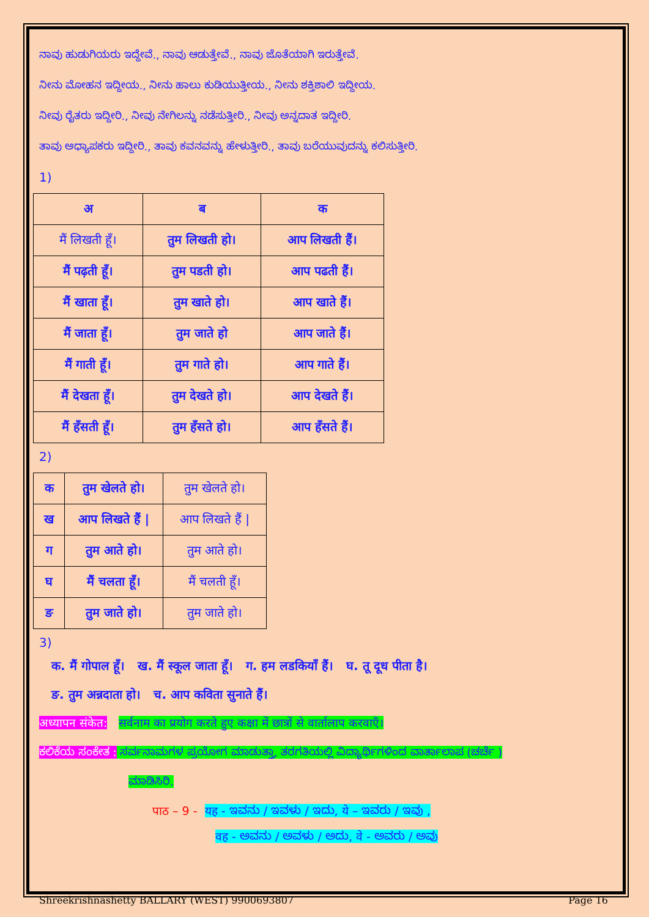ನಾವು ಹುಡುಗಿಯರು ಇದ್ದೇವೆ., ನಾವು ಆಡುತ್ತೇವೆ., ನಾವು ಜೊತೆಯಾಗಿ ಇರುತ್ತೇವೆ.
ನೀನು ಮೋಹನ ಇದ್ದೀಯ., ನೀನು ಹಾಲು ಕುಡಿಯುತ್ತೀಯ., ನೀನು ಶಕ್ತಿಶಾಲಿ ಇದ್ದೀಯ.
ನೀವು ರೈತರು ಇದ್ದೀರಿ., ನೀವು ನೇಗಿಲನ್ನು ನಡೆಸುತ್ತೀರಿ., ನೀವು ಅನ್ನದಾತ ಇದ್ದೀರಿ.
ತಾವು ಅಧ್ಯಾಪಕರು ಇದ್ದೀರಿ., ತಾವು ಕವನವನ್ನು ಹೇಳುತ್ತೀರಿ., ತಾವು ಬರೆಯುವುದನ್ನು ಕಲಿಸುತ್ತೀರಿ.
1)
| अ | ब | क |
| --- | --- | --- |
| मैं लिखती हूँ। | तुम लिखती हो। | आप लिखती हैं। |
| मैं पढ़ती हूँ। | तुम पडती हो। | आप पढती हैं। |
| मैं खाता हूँ। | तुम खाते हो। | आप खाते हैं। |
| मैं जाता हूँ। | तुम जाते हो | आप जाते हैं। |
| मैं गाती हूँ। | तुम गाते हो। | आप गाते हैं। |
| मैं देखता हूँ। | तुम देखते हो। | आप देखते हैं। |
| मैं हँसती हूँ। | तुम हँसते हो। | आप हँसते हैं। |
2)
| क | तुम खेलते हो। | तुम खेलते हो। |
| ख | आप लिखते हैं / | आप लिखते हैं / |
| ग | तुम आते हो। | तुम आते हो। |
| घ | मैं चलता हूँ। | मैं चलती हूँ। |
| ङ | तुम जाते हो। | तुम जाते हो। |
3)
क. मैं गोपाल हूँ। ख. मैं स्कूल जाता हूँ। ग. हम लडकियाँ हैं। घ. तू दूध पीता है।
ङ. तुम अन्नदाता हो। च. आप कविता सुनाते हैं।
अध्यापन संकेत: सर्वनाम का प्रयोग करते हुए कक्षा में छात्रों से वार्तालाप करवाएँ।
ಕಲಿಕೆಯ ಸಂಕೇತ : ಸರ್ವನಾಮಗಳ ಪ್ರಯೋಗ ಮಾಡುತ್ತಾ, ತರಗತಿಯಲ್ಲಿ ವಿದ್ಯಾರ್ಥಿಗಳಿಂದ ವಾರ್ತಾಲಾಪ (ಚರ್ಚೆ )
ಮಾಡಿಸಿರಿ.
पाठ – 9 - यह - ಇವನು / ಇವಳು / ಇದು, ये – ಇವರು / ಇವು ,
वह - ಅವನು / ಅವಳು / ಅದು, वे - ಅವರು / ಅವು
Shreekrishnashetty BALLARY (WEST) 9900693807 Page 16